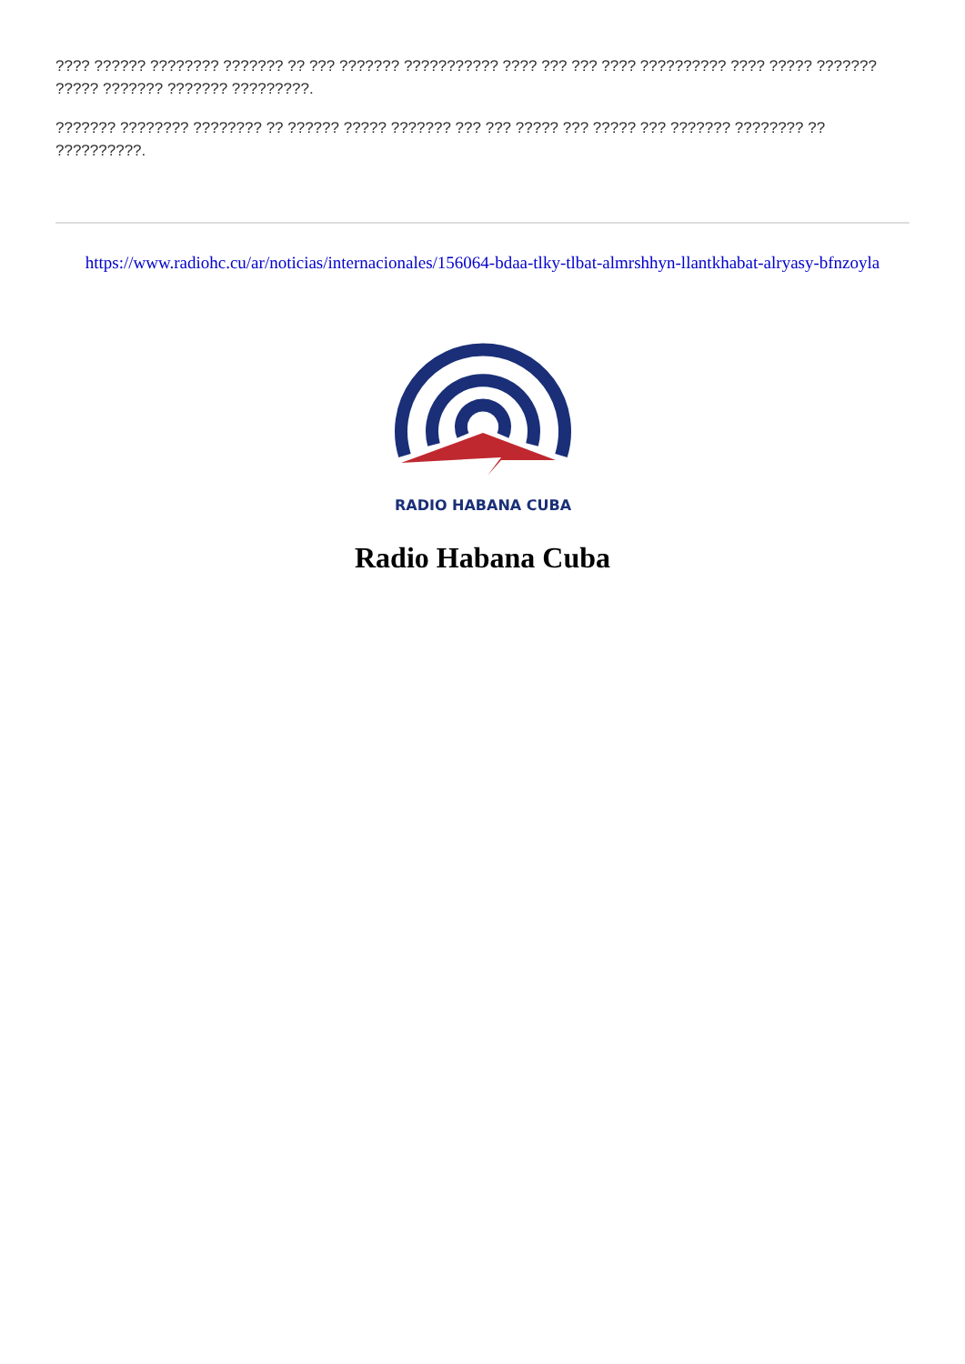???? ?????? ???????? ??????? ?? ??? ??????? ??????????? ???? ??? ??? ???? ?????????? ???? ????? ??????? ????? ??????? ??????? ?????????.
??????? ???????? ???????? ?? ?????? ????? ??????? ??? ??? ????? ??? ????? ??? ??????? ???????? ?? ??????????.
https://www.radiohc.cu/ar/noticias/internacionales/156064-bdaa-tlky-tlbat-almrshhyn-llantkhabat-alryasy-bfnzoyla
RADIO HABANA CUBA
Radio Habana Cuba